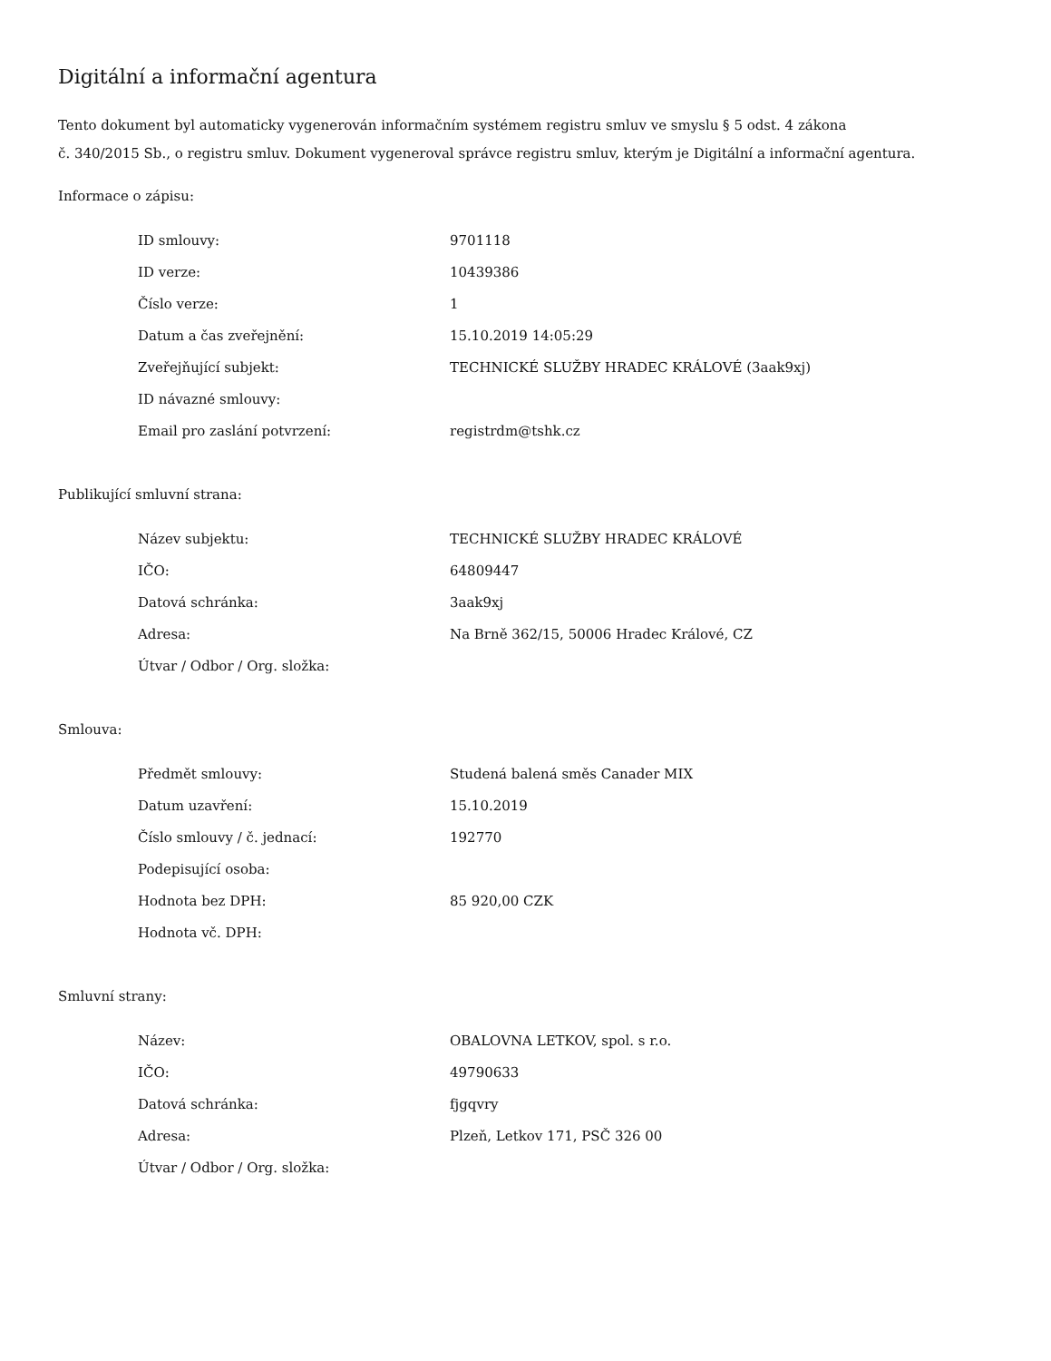Digitální a informační agentura
Tento dokument byl automaticky vygenerován informačním systémem registru smluv ve smyslu § 5 odst. 4 zákona
č. 340/2015 Sb., o registru smluv. Dokument vygeneroval správce registru smluv, kterým je Digitální a informační agentura.
Informace o zápisu:
| ID smlouvy: | 9701118 |
| ID verze: | 10439386 |
| Číslo verze: | 1 |
| Datum a čas zveřejnění: | 15.10.2019 14:05:29 |
| Zveřejňující subjekt: | TECHNICKÉ SLUŽBY HRADEC KRÁLOVÉ (3aak9xj) |
| ID návazné smlouvy: | |
| Email pro zaslání potvrzení: | registrdm@tshk.cz |
Publikující smluvní strana:
| Název subjektu: | TECHNICKÉ SLUŽBY HRADEC KRÁLOVÉ |
| IČO: | 64809447 |
| Datová schránka: | 3aak9xj |
| Adresa: | Na Brně 362/15, 50006 Hradec Králové, CZ |
| Útvar / Odbor / Org. složka: | |
Smlouva:
| Předmět smlouvy: | Studená balená směs Canader MIX |
| Datum uzavření: | 15.10.2019 |
| Číslo smlouvy / č. jednací: | 192770 |
| Podepisující osoba: | |
| Hodnota bez DPH: | 85 920,00 CZK |
| Hodnota vč. DPH: | |
Smluvní strany:
| Název: | OBALOVNA LETKOV, spol. s r.o. |
| IČO: | 49790633 |
| Datová schránka: | fjgqvry |
| Adresa: | Plzeň, Letkov 171, PSČ 326 00 |
| Útvar / Odbor / Org. složka: | |